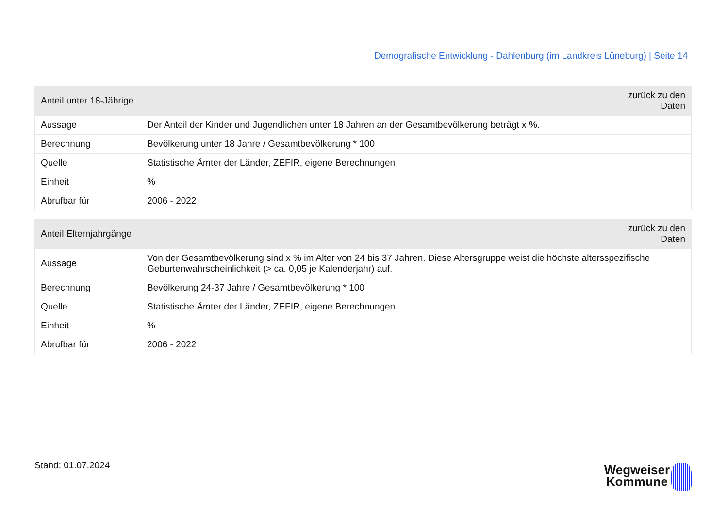Demografische Entwicklung - Dahlenburg (im Landkreis Lüneburg) | Seite 14
| Anteil unter 18-Jährige | | zurück zu den Daten |
| --- | --- | --- |
| Aussage | Der Anteil der Kinder und Jugendlichen unter 18 Jahren an der Gesamtbevölkerung beträgt x %. | |
| Berechnung | Bevölkerung unter 18 Jahre / Gesamtbevölkerung * 100 | |
| Quelle | Statistische Ämter der Länder, ZEFIR, eigene Berechnungen | |
| Einheit | % | |
| Abrufbar für | 2006 - 2022 | |
| Anteil Elternjahrgänge | | zurück zu den Daten |
| --- | --- | --- |
| Aussage | Von der Gesamtbevölkerung sind x % im Alter von 24 bis 37 Jahren. Diese Altersgruppe weist die höchste altersspezifische Geburtenwahrscheinlichkeit (> ca. 0,05 je Kalenderjahr) auf. | |
| Berechnung | Bevölkerung 24-37 Jahre / Gesamtbevölkerung * 100 | |
| Quelle | Statistische Ämter der Länder, ZEFIR, eigene Berechnungen | |
| Einheit | % | |
| Abrufbar für | 2006 - 2022 | |
Stand: 01.07.2024
Wegweiser
Kommune